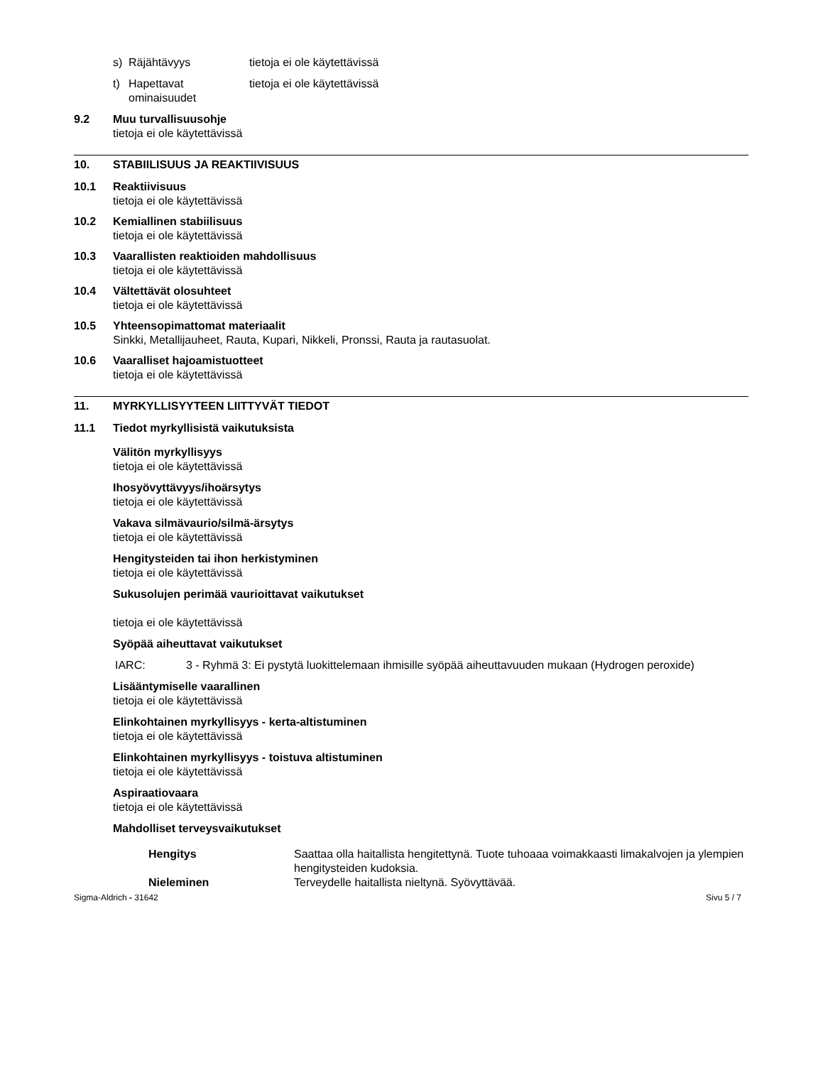s) Räjähtävyys tietoja ei ole käytettävissä
t) Hapettavat
ominaisuudet tietoja ei ole käytettävissä
9.2 Muu turvallisuusohje
tietoja ei ole käytettävissä
10. STABIILISUUS JA REAKTIIVISUUS
10.1 Reaktiivisuus
tietoja ei ole käytettävissä
10.2 Kemiallinen stabiilisuus
tietoja ei ole käytettävissä
10.3 Vaarallisten reaktioiden mahdollisuus
tietoja ei ole käytettävissä
10.4 Vältettävät olosuhteet
tietoja ei ole käytettävissä
10.5 Yhteensopimattomat materiaalit
Sinkki, Metallijauheet, Rauta, Kupari, Nikkeli, Pronssi, Rauta ja rautasuolat.
10.6 Vaaralliset hajoamistuotteet
tietoja ei ole käytettävissä
11. MYRKYLLISYYTEEN LIITTYVÄT TIEDOT
11.1 Tiedot myrkyllisistä vaikutuksista
Välitön myrkyllisyys
tietoja ei ole käytettävissä
Ihosyövyttävyys/ihoärsytys
tietoja ei ole käytettävissä
Vakava silmävaurio/silmä-ärsytys
tietoja ei ole käytettävissä
Hengitysteiden tai ihon herkistyminen
tietoja ei ole käytettävissä
Sukusolujen perimää vaurioittavat vaikutukset
tietoja ei ole käytettävissä
Syöpää aiheuttavat vaikutukset
IARC: 3 - Ryhmä 3: Ei pystytä luokittelemaan ihmisille syöpää aiheuttavuuden mukaan (Hydrogen peroxide)
Lisääntymiselle vaarallinen
tietoja ei ole käytettävissä
Elinkohtainen myrkyllisyys - kerta-altistuminen
tietoja ei ole käytettävissä
Elinkohtainen myrkyllisyys - toistuva altistuminen
tietoja ei ole käytettävissä
Aspiraatiovaara
tietoja ei ole käytettävissä
Mahdolliset terveysvaikutukset
Hengitys Saattaa olla haitallista hengitettynä. Tuote tuhoaaa voimakkaasti limakalvojen ja ylempien hengitysteiden kudoksia.
Nieleminen Terveydelle haitallista nieltynä. Syövyttävää.
Sigma-Aldrich - 31642 Sivu 5 / 7